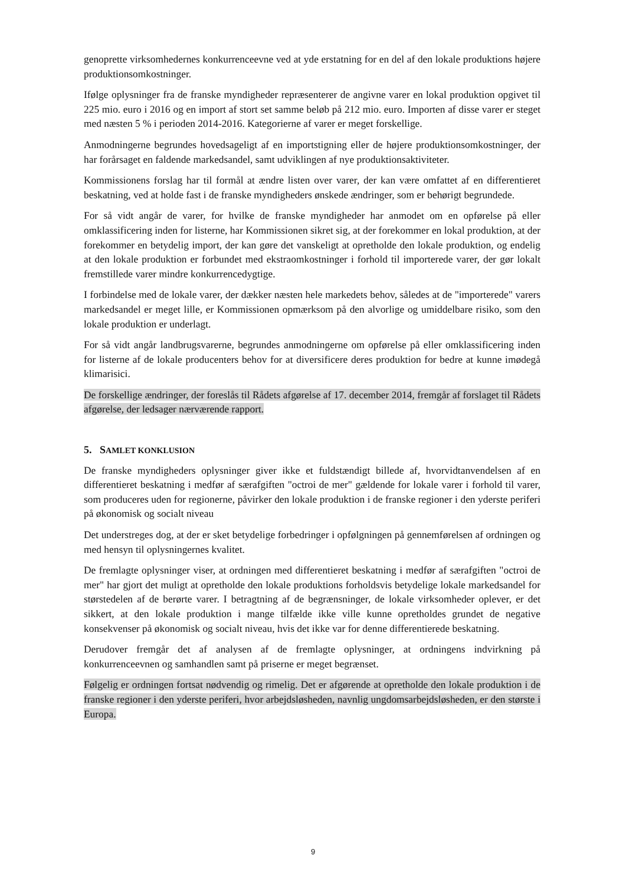genoprette virksomhedernes konkurrenceevne ved at yde erstatning for en del af den lokale produktions højere produktionsomkostninger.
Ifølge oplysninger fra de franske myndigheder repræsenterer de angivne varer en lokal produktion opgivet til 225 mio. euro i 2016 og en import af stort set samme beløb på 212 mio. euro. Importen af disse varer er steget med næsten 5 % i perioden 2014-2016. Kategorierne af varer er meget forskellige.
Anmodningerne begrundes hovedsageligt af en importstigning eller de højere produktionsomkostninger, der har forårsaget en faldende markedsandel, samt udviklingen af nye produktionsaktiviteter.
Kommissionens forslag har til formål at ændre listen over varer, der kan være omfattet af en differentieret beskatning, ved at holde fast i de franske myndigheders ønskede ændringer, som er behørigt begrundede.
For så vidt angår de varer, for hvilke de franske myndigheder har anmodet om en opførelse på eller omklassificering inden for listerne, har Kommissionen sikret sig, at der forekommer en lokal produktion, at der forekommer en betydelig import, der kan gøre det vanskeligt at opretholde den lokale produktion, og endelig at den lokale produktion er forbundet med ekstraomkostninger i forhold til importerede varer, der gør lokalt fremstillede varer mindre konkurrencedygtige.
I forbindelse med de lokale varer, der dækker næsten hele markedets behov, således at de "importerede" varers markedsandel er meget lille, er Kommissionen opmærksom på den alvorlige og umiddelbare risiko, som den lokale produktion er underlagt.
For så vidt angår landbrugsvarerne, begrundes anmodningerne om opførelse på eller omklassificering inden for listerne af de lokale producenters behov for at diversificere deres produktion for bedre at kunne imødegå klimarisici.
De forskellige ændringer, der foreslås til Rådets afgørelse af 17. december 2014, fremgår af forslaget til Rådets afgørelse, der ledsager nærværende rapport.
5. SAMLET KONKLUSION
De franske myndigheders oplysninger giver ikke et fuldstændigt billede af, hvorvidtanvendelsen af en differentieret beskatning i medfør af særafgiften "octroi de mer" gældende for lokale varer i forhold til varer, som produceres uden for regionerne, påvirker den lokale produktion i de franske regioner i den yderste periferi på økonomisk og socialt niveau
Det understreges dog, at der er sket betydelige forbedringer i opfølgningen på gennemførelsen af ordningen og med hensyn til oplysningernes kvalitet.
De fremlagte oplysninger viser, at ordningen med differentieret beskatning i medfør af særafgiften "octroi de mer" har gjort det muligt at opretholde den lokale produktions forholdsvis betydelige lokale markedsandel for størstedelen af de berørte varer. I betragtning af de begrænsninger, de lokale virksomheder oplever, er det sikkert, at den lokale produktion i mange tilfælde ikke ville kunne opretholdes grundet de negative konsekvenser på økonomisk og socialt niveau, hvis det ikke var for denne differentierede beskatning.
Derudover fremgår det af analysen af de fremlagte oplysninger, at ordningens indvirkning på konkurrenceevnen og samhandlen samt på priserne er meget begrænset.
Følgelig er ordningen fortsat nødvendig og rimelig. Det er afgørende at opretholde den lokale produktion i de franske regioner i den yderste periferi, hvor arbejdsløsheden, navnlig ungdomsarbejdsløsheden, er den største i Europa.
9